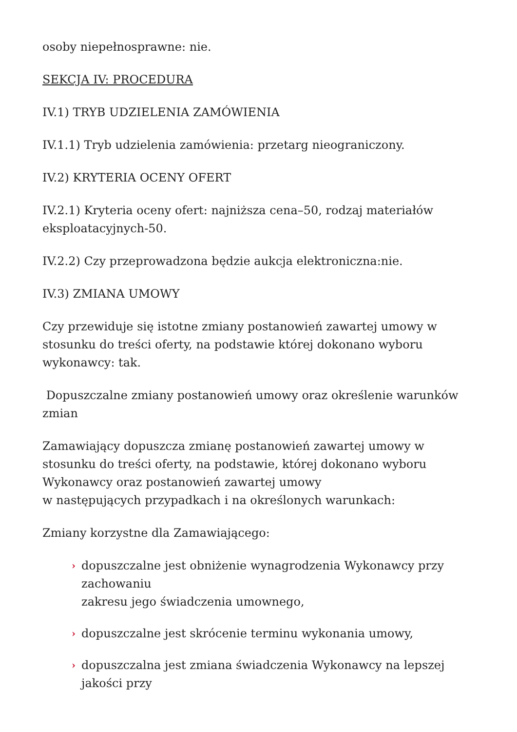osoby niepełnosprawne: nie.
SEKCJA IV: PROCEDURA
IV.1) TRYB UDZIELENIA ZAMÓWIENIA
IV.1.1) Tryb udzielenia zamówienia: przetarg nieograniczony.
IV.2) KRYTERIA OCENY OFERT
IV.2.1) Kryteria oceny ofert: najniższa cena–50, rodzaj materiałów eksploatacyjnych-50.
IV.2.2) Czy przeprowadzona będzie aukcja elektroniczna:nie.
IV.3) ZMIANA UMOWY
Czy przewiduje się istotne zmiany postanowień zawartej umowy w stosunku do treści oferty, na podstawie której dokonano wyboru wykonawcy: tak.
Dopuszczalne zmiany postanowień umowy oraz określenie warunków zmian
Zamawiający dopuszcza zmianę postanowień zawartej umowy w stosunku do treści oferty, na podstawie, której dokonano wyboru Wykonawcy oraz postanowień zawartej umowy
w następujących przypadkach i na określonych warunkach:
Zmiany korzystne dla Zamawiającego:
› dopuszczalne jest obniżenie wynagrodzenia Wykonawcy przy zachowaniu
zakresu jego świadczenia umownego,
› dopuszczalne jest skrócenie terminu wykonania umowy,
› dopuszczalna jest zmiana świadczenia Wykonawcy na lepszej jakości przy